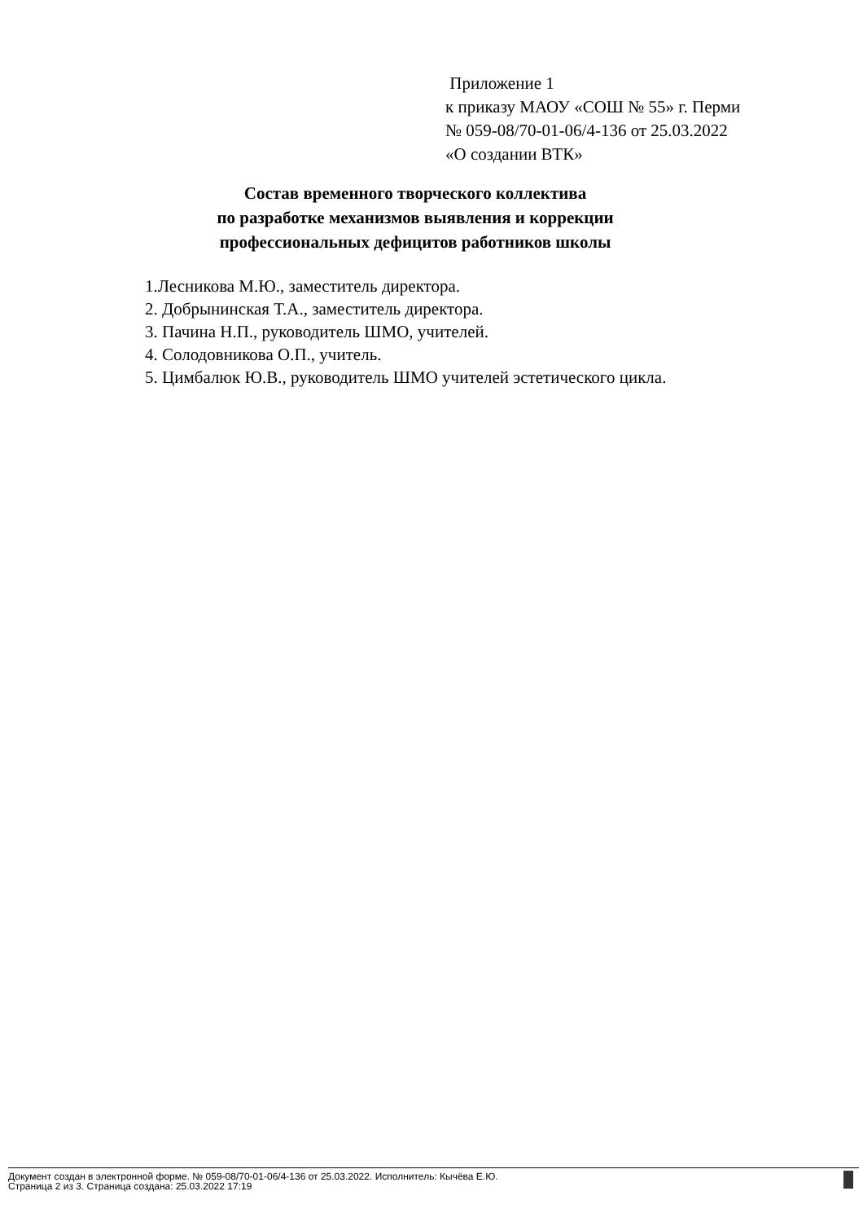Приложение 1
к приказу МАОУ «СОШ № 55» г. Перми
№ 059-08/70-01-06/4-136 от 25.03.2022
«О создании ВТК»
Состав временного творческого коллектива
по разработке механизмов выявления и коррекции
профессиональных дефицитов работников школы
1.Лесникова М.Ю., заместитель директора.
2. Добрынинская Т.А., заместитель директора.
3. Пачина Н.П., руководитель ШМО, учителей.
4. Солодовникова О.П., учитель.
5. Цимбалюк Ю.В., руководитель ШМО учителей эстетического цикла.
Документ создан в электронной форме. № 059-08/70-01-06/4-136 от 25.03.2022. Исполнитель: Кычёва Е.Ю.
Страница 2 из 3. Страница создана: 25.03.2022 17:19